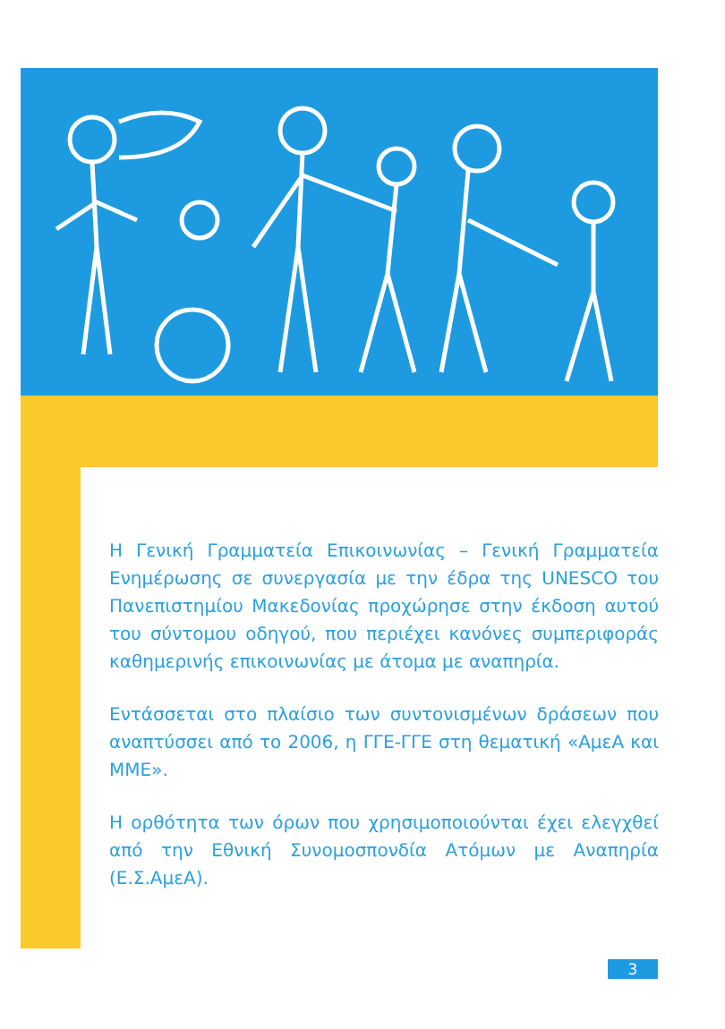Η Γενική Γραμματεία Επικοινωνίας – Γενική Γραμματεία Ενημέρωσης σε συνεργασία με την έδρα της UNESCO του Πανεπιστημίου Μακεδονίας προχώρησε στην έκδοση αυτού του σύντομου οδηγού, που περιέχει κανόνες συμπεριφοράς καθημερινής επικοινωνίας με άτομα με αναπηρία.
Εντάσσεται στο πλαίσιο των συντονισμένων δράσεων που αναπτύσσει από το 2006, η ΓΓΕ-ΓΓΕ στη θεματική «ΑμεΑ και ΜΜΕ».
Η ορθότητα των όρων που χρησιμοποιούνται έχει ελεγχθεί από την Εθνική Συνομοσπονδία Ατόμων με Αναπηρία (Ε.Σ.ΑμεΑ).
3